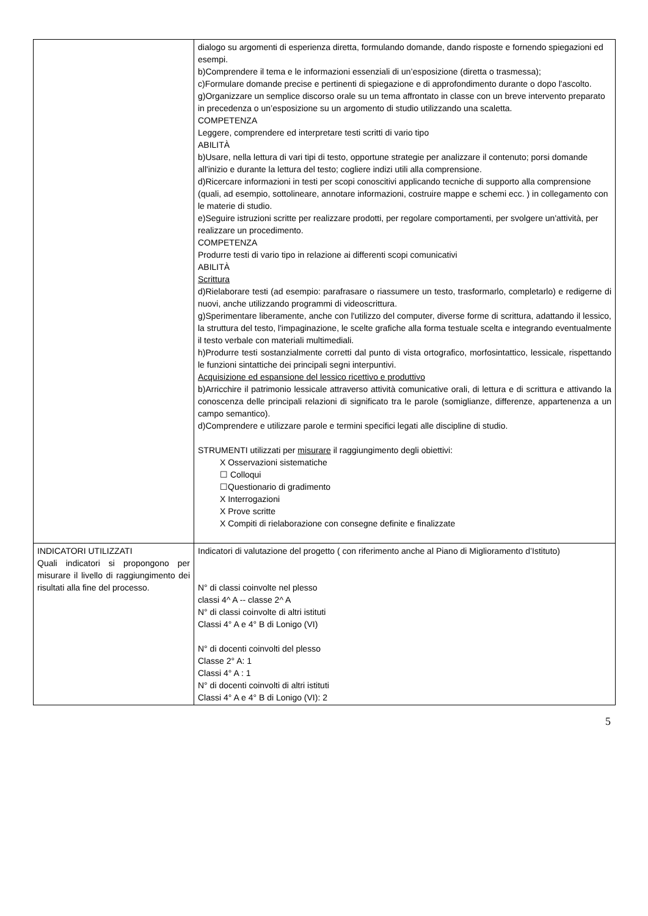| | dialogo su argomenti di esperienza diretta, formulando domande, dando risposte e fornendo spiegazioni ed esempi. b)Comprendere il tema e le informazioni essenziali di un’esposizione (diretta o trasmessa); c)Formulare domande precise e pertinenti di spiegazione e di approfondimento durante o dopo l'ascolto. g)Organizzare un semplice discorso orale su un tema affrontato in classe con un breve intervento preparato in precedenza o un’esposizione su un argomento di studio utilizzando una scaletta. COMPETENZA Leggere, comprendere ed interpretare testi scritti di vario tipo ABILITÀ b)Usare, nella lettura di vari tipi di testo, opportune strategie per analizzare il contenuto; porsi domande all'inizio e durante la lettura del testo; cogliere indizi utili alla comprensione. d)Ricercare informazioni in testi per scopi conoscitivi applicando tecniche di supporto alla comprensione (quali, ad esempio, sottolineare, annotare informazioni, costruire mappe e schemi ecc. ) in collegamento con le materie di studio. e)Seguire istruzioni scritte per realizzare prodotti, per regolare comportamenti, per svolgere un'attività, per realizzare un procedimento. COMPETENZA Produrre testi di vario tipo in relazione ai differenti scopi comunicativi ABILITÀ Scrittura d)Rielaborare testi (ad esempio: parafrasare o riassumere un testo, trasformarlo, completarlo) e redigerne di nuovi, anche utilizzando programmi di videoscrittura. g)Sperimentare liberamente, anche con l'utilizzo del computer, diverse forme di scrittura, adattando il lessico, la struttura del testo, l'impaginazione, le scelte grafiche alla forma testuale scelta e integrando eventualmente il testo verbale con materiali multimediali. h)Produrre testi sostanzialmente corretti dal punto di vista ortografico, morfosintattico, lessicale, rispettando le funzioni sintattiche dei principali segni interpuntivi. Acquisizione ed espansione del lessico ricettivo e produttivo b)Arricchire il patrimonio lessicale attraverso attività comunicative orali, di lettura e di scrittura e attivando la conoscenza delle principali relazioni di significato tra le parole (somiglianze, differenze, appartenenza a un campo semantico). d)Comprendere e utilizzare parole e termini specifici legati alle discipline di studio. STRUMENTI utilizzati per misurare il raggiungimento degli obiettivi: X Osservazioni sistematiche ☐ Colloqui ☐Questionario di gradimento X Interrogazioni X Prove scritte X Compiti di rielaborazione con consegne definite e finalizzate |
| INDICATORI UTILIZZATI Quali indicatori si propongono per misurare il livello di raggiungimento dei risultati alla fine del processo. | Indicatori di valutazione del progetto ( con riferimento anche al Piano di Miglioramento d’Istituto) N° di classi coinvolte nel plesso classi 4^ A -- classe 2^ A N° di classi coinvolte di altri istituti Classi 4° A e 4° B di Lonigo (VI) N° di docenti coinvolti del plesso Classe 2° A: 1 Classi 4° A : 1 N° di docenti coinvolti di altri istituti Classi 4° A e 4° B di Lonigo (VI): 2 |
5